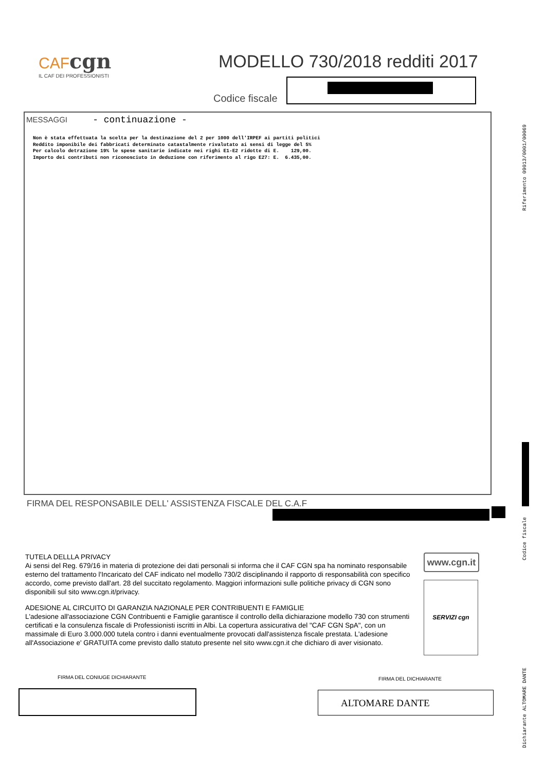CAF cgn
IL CAF DEI PROFESSIONISTI
MODELLO 730/2018 redditi 2017
Codice fiscale
Riferimento 09013/0001/00069
MESSAGGI - continuazione -
Non è stata effettuata la scelta per la destinazione del 2 per 1000 dell'IRPEF ai partiti politici
Reddito imponibile dei fabbricati determinato catastalmente rivalutato ai sensi di legge del 5%
Per calcolo detrazione 19% le spese sanitarie indicate nei righi E1-E2 ridotte di E.    129,00.
Importo dei contributi non riconosciuto in deduzione con riferimento al rigo E27: E.  6.435,00.
FIRMA DEL RESPONSABILE DELL' ASSISTENZA FISCALE DEL C.A.F
Codice fiscale
TUTELA DELLLA PRIVACY
Ai sensi del Reg. 679/16 in materia di protezione dei dati personali si informa che il CAF CGN spa ha nominato responsabile esterno del trattamento l'Incaricato del CAF indicato nel modello 730/2 disciplinando il rapporto di responsabilità con specifico accordo, come previsto dall'art. 28 del succitato regolamento. Maggiori informazioni sulle politiche privacy di CGN sono disponibili sul sito www.cgn.it/privacy.
ADESIONE AL CIRCUITO DI GARANZIA NAZIONALE PER CONTRIBUENTI E FAMIGLIE
L'adesione all'associazione CGN Contribuenti e Famiglie garantisce il controllo della dichiarazione modello 730 con strumenti certificati e la consulenza fiscale di Professionisti iscritti in Albi. La copertura assicurativa del "CAF CGN SpA", con un massimale di Euro 3.000.000 tutela contro i danni eventualmente provocati dall'assistenza fiscale prestata. L'adesione all'Associazione e' GRATUITA come previsto dallo statuto presente nel sito www.cgn.it che dichiaro di aver visionato.
www.cgn.it
SERVIZI cgn
FIRMA DEL CONIUGE DICHIARANTE FIRMA DEL DICHIARANTE
ALTOMARE DANTE
Dichiarante ALTOMARE DANTE